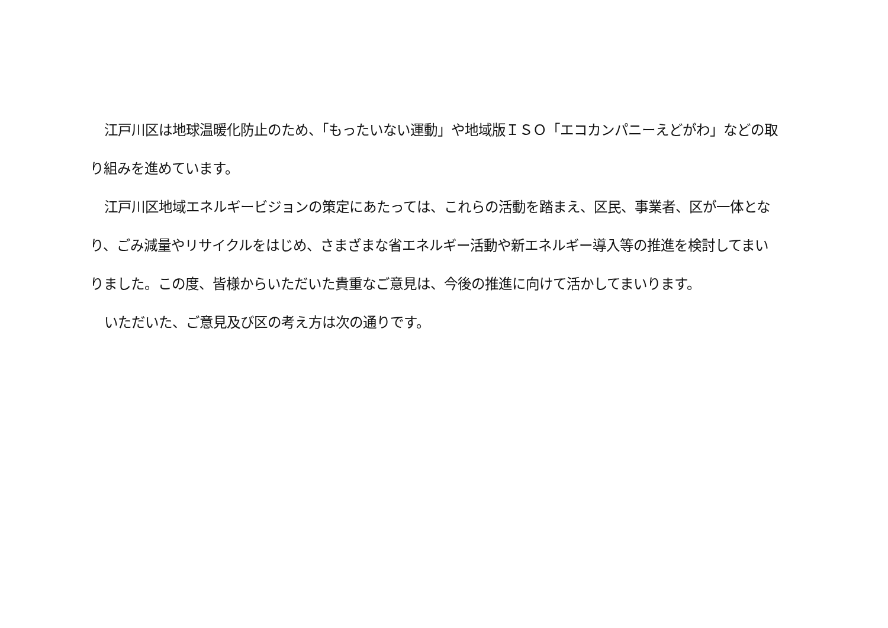江戸川区は地球温暖化防止のため、「もったいない運動」や地域版ＩＳＯ「エコカンパニーえどがわ」などの取り組みを進めています。
江戸川区地域エネルギービジョンの策定にあたっては、これらの活動を踏まえ、区民、事業者、区が一体となり、ごみ減量やリサイクルをはじめ、さまざまな省エネルギー活動や新エネルギー導入等の推進を検討してまいりました。この度、皆様からいただいた貴重なご意見は、今後の推進に向けて活かしてまいります。
いただいた、ご意見及び区の考え方は次の通りです。